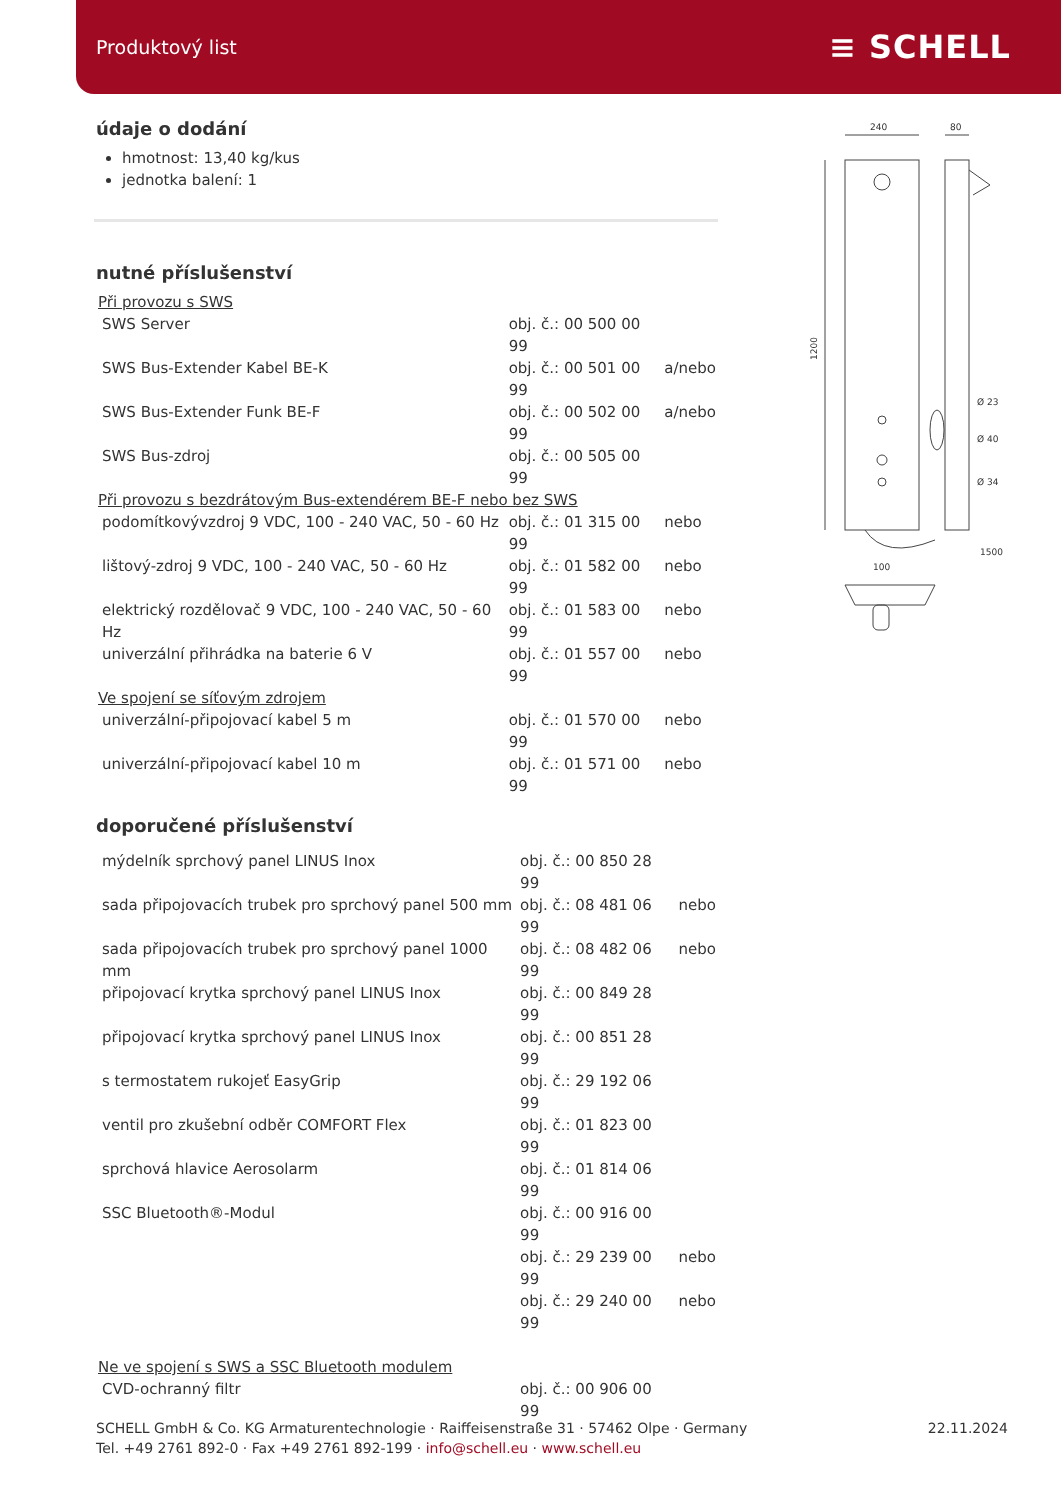Produktový list ≡ SCHELL
údaje o dodání
hmotnost: 13,40 kg/kus
jednotka balení: 1
nutné příslušenství
| Při provozu s SWS | | |
| SWS Server | obj. č.: 00 500 00 99 | |
| SWS Bus-Extender Kabel BE-K | obj. č.: 00 501 00 99 | a/nebo |
| SWS Bus-Extender Funk BE-F | obj. č.: 00 502 00 99 | a/nebo |
| SWS Bus-zdroj | obj. č.: 00 505 00 99 | |
| Při provozu s bezdrátovým Bus-extendérem BE-F nebo bez SWS | | |
| podomítkovývzdroj 9 VDC, 100 - 240 VAC, 50 - 60 Hz | obj. č.: 01 315 00 99 | nebo |
| lištový-zdroj 9 VDC, 100 - 240 VAC, 50 - 60 Hz | obj. č.: 01 582 00 99 | nebo |
| elektrický rozdělovač 9 VDC, 100 - 240 VAC, 50 - 60 Hz | obj. č.: 01 583 00 99 | nebo |
| univerzální přihrádka na baterie 6 V | obj. č.: 01 557 00 99 | nebo |
| Ve spojení se síťovým zdrojem | | |
| univerzální-připojovací kabel 5 m | obj. č.: 01 570 00 99 | nebo |
| univerzální-připojovací kabel 10 m | obj. č.: 01 571 00 99 | nebo |
doporučené příslušenství
| mýdelník sprchový panel LINUS Inox | obj. č.: 00 850 28 99 | |
| sada připojovacích trubek pro sprchový panel 500 mm | obj. č.: 08 481 06 99 | nebo |
| sada připojovacích trubek pro sprchový panel 1000 mm | obj. č.: 08 482 06 99 | nebo |
| připojovací krytka sprchový panel LINUS Inox | obj. č.: 00 849 28 99 | |
| připojovací krytka sprchový panel LINUS Inox | obj. č.: 00 851 28 99 | |
| s termostatem rukojeť EasyGrip | obj. č.: 29 192 06 99 | |
| ventil pro zkušební odběr COMFORT Flex | obj. č.: 01 823 00 99 | |
| sprchová hlavice Aerosolarm | obj. č.: 01 814 06 99 | |
| SSC Bluetooth®-Modul | obj. č.: 00 916 00 99 | |
| | obj. č.: 29 239 00 99 | nebo |
| | obj. č.: 29 240 00 99 | nebo |
| Ne ve spojení s SWS a SSC Bluetooth modulem | | |
| CVD-ochranný filtr | obj. č.: 00 906 00 99 | |
240
80
1200
1500
100
Ø 23
Ø 40
Ø 34
SCHELL GmbH & Co. KG Armaturentechnologie · Raiffeisenstraße 31 · 57462 Olpe · Germany
Tel. +49 2761 892-0 · Fax +49 2761 892-199 · info@schell.eu · www.schell.eu
22.11.2024